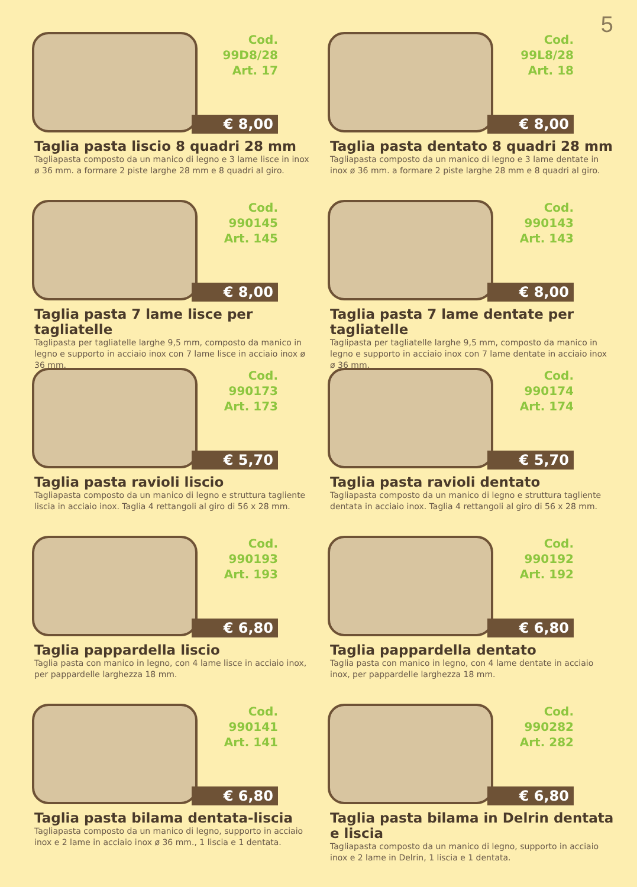5
Cod. 99D8/28
Art. 17
€ 8,00
Taglia pasta liscio 8 quadri 28 mm
Tagliapasta composto da un manico di legno e 3 lame lisce in inox ø 36 mm. a formare 2 piste larghe 28 mm e 8 quadri al giro.
Cod. 99L8/28
Art. 18
€ 8,00
Taglia pasta dentato 8 quadri 28 mm
Tagliapasta composto da un manico di legno e 3 lame dentate in inox ø 36 mm. a formare 2 piste larghe 28 mm e 8 quadri al giro.
Cod. 990145
Art. 145
€ 8,00
Taglia pasta 7 lame lisce per tagliatelle
Taglipasta per tagliatelle larghe 9,5 mm, composto da manico in legno e supporto in acciaio inox con 7 lame lisce in acciaio inox ø 36 mm.
Cod. 990143
Art. 143
€ 8,00
Taglia pasta 7 lame dentate per tagliatelle
Taglipasta per tagliatelle larghe 9,5 mm, composto da manico in legno e supporto in acciaio inox con 7 lame dentate in acciaio inox ø 36 mm.
Cod. 990173
Art. 173
€ 5,70
Taglia pasta ravioli liscio
Tagliapasta composto da un manico di legno e struttura tagliente liscia in acciaio inox. Taglia 4 rettangoli al giro di 56 x 28 mm.
Cod. 990174
Art. 174
€ 5,70
Taglia pasta ravioli dentato
Tagliapasta composto da un manico di legno e struttura tagliente dentata in acciaio inox. Taglia 4 rettangoli al giro di 56 x 28 mm.
Cod. 990193
Art. 193
€ 6,80
Taglia pappardella liscio
Taglia pasta con manico in legno, con 4 lame lisce in acciaio inox, per pappardelle larghezza 18 mm.
Cod. 990192
Art. 192
€ 6,80
Taglia pappardella dentato
Taglia pasta con manico in legno, con 4 lame dentate in acciaio inox, per pappardelle larghezza 18 mm.
Cod. 990141
Art. 141
€ 6,80
Taglia pasta bilama dentata-liscia
Tagliapasta composto da un manico di legno, supporto in acciaio inox e 2 lame in acciaio inox ø 36 mm., 1 liscia e 1 dentata.
Cod. 990282
Art. 282
€ 6,80
Taglia pasta bilama in Delrin dentata e liscia
Tagliapasta composto da un manico di legno, supporto in acciaio inox e 2 lame in Delrin, 1 liscia e 1 dentata.